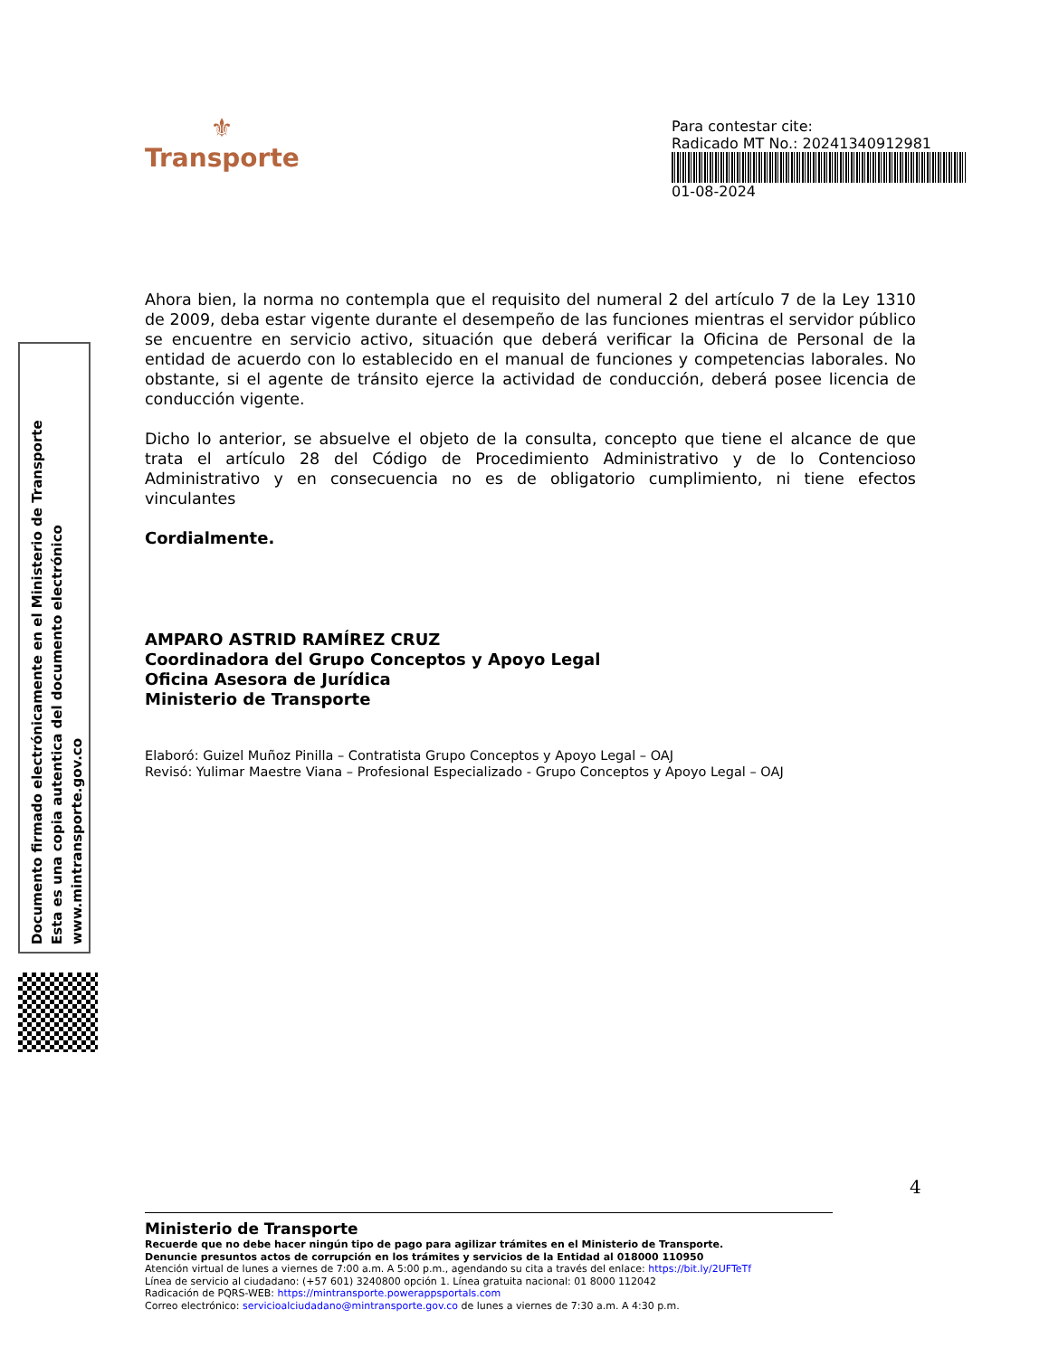⚜
Transporte
Para contestar cite:
Radicado MT No.: 20241340912981
01-08-2024
Ahora bien, la norma no contempla que el requisito del numeral 2 del artículo 7 de la Ley 1310 de 2009, deba estar vigente durante el desempeño de las funciones mientras el servidor público se encuentre en servicio activo, situación que deberá verificar la Oficina de Personal de la entidad de acuerdo con lo establecido en el manual de funciones y competencias laborales. No obstante, si el agente de tránsito ejerce la actividad de conducción, deberá posee licencia de conducción vigente.
Dicho lo anterior, se absuelve el objeto de la consulta, concepto que tiene el alcance de que trata el artículo 28 del Código de Procedimiento Administrativo y de lo Contencioso Administrativo y en consecuencia no es de obligatorio cumplimiento, ni tiene efectos vinculantes
Cordialmente.
AMPARO ASTRID RAMÍREZ CRUZ
Coordinadora del Grupo Conceptos y Apoyo Legal
Oficina Asesora de Jurídica
Ministerio de Transporte
Elaboró: Guizel Muñoz Pinilla – Contratista Grupo Conceptos y Apoyo Legal – OAJ
Revisó: Yulimar Maestre Viana – Profesional Especializado - Grupo Conceptos y Apoyo Legal – OAJ
Documento firmado electrónicamente en el Ministerio de Transporte
Esta es una copia autentica del documento electrónico
www.mintransporte.gov.co
4
Ministerio de Transporte
Recuerde que no debe hacer ningún tipo de pago para agilizar trámites en el Ministerio de Transporte.
Denuncie presuntos actos de corrupción en los trámites y servicios de la Entidad al 018000 110950
Atención virtual de lunes a viernes de 7:00 a.m. A 5:00 p.m., agendando su cita a través del enlace: https://bit.ly/2UFTeTf
Línea de servicio al ciudadano: (+57 601) 3240800 opción 1. Línea gratuita nacional: 01 8000 112042
Radicación de PQRS-WEB: https://mintransporte.powerappsportals.com
Correo electrónico: servicioalciudadano@mintransporte.gov.co de lunes a viernes de 7:30 a.m. A 4:30 p.m.